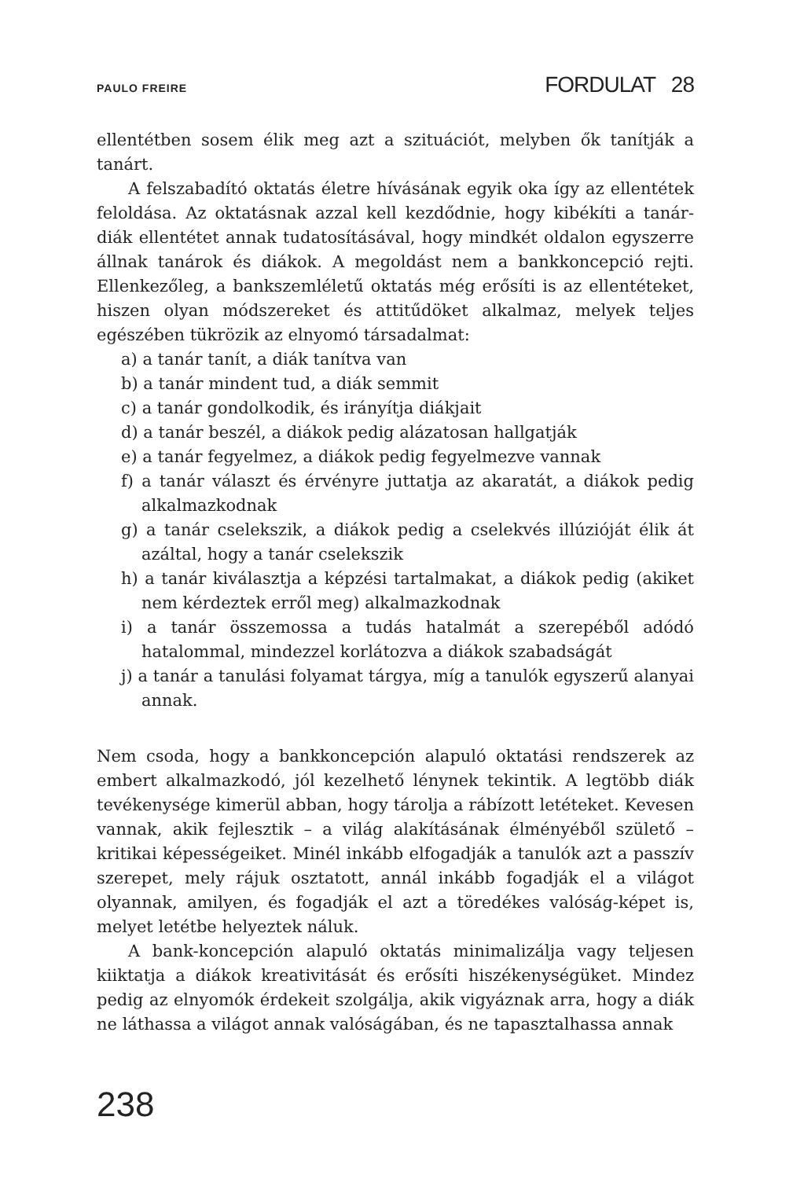PAULO FREIRE FORDULAT 28
ellentétben sosem élik meg azt a szituációt, melyben ők tanítják a tanárt.
A felszabadító oktatás életre hívásának egyik oka így az ellentétek feloldása. Az oktatásnak azzal kell kezdődnie, hogy kibékíti a tanár-diák ellentétet annak tudatosításával, hogy mindkét oldalon egyszerre állnak tanárok és diákok. A megoldást nem a bankkoncepció rejti. Ellenkezőleg, a bankszemléletű oktatás még erősíti is az ellentéteket, hiszen olyan módszereket és attitűdöket alkalmaz, melyek teljes egészében tükrözik az elnyomó társadalmat:
a) a tanár tanít, a diák tanítva van
b) a tanár mindent tud, a diák semmit
c) a tanár gondolkodik, és irányítja diákjait
d) a tanár beszél, a diákok pedig alázatosan hallgatják
e) a tanár fegyelmez, a diákok pedig fegyelmezve vannak
f) a tanár választ és érvényre juttatja az akaratát, a diákok pedig alkalmazkodnak
g) a tanár cselekszik, a diákok pedig a cselekvés illúzióját élik át azáltal, hogy a tanár cselekszik
h) a tanár kiválasztja a képzési tartalmakat, a diákok pedig (akiket nem kérdeztek erről meg) alkalmazkodnak
i) a tanár összemossa a tudás hatalmát a szerepéből adódó hatalommal, mindezzel korlátozva a diákok szabadságát
j) a tanár a tanulási folyamat tárgya, míg a tanulók egyszerű alanyai annak.
Nem csoda, hogy a bankkoncepción alapuló oktatási rendszerek az embert alkalmazkodó, jól kezelhető lénynek tekintik. A legtöbb diák tevékenysége kimerül abban, hogy tárolja a rábízott letéteket. Kevesen vannak, akik fejlesztik – a világ alakításának élményéből születő – kritikai képességeiket. Minél inkább elfogadják a tanulók azt a passzív szerepet, mely rájuk osztatott, annál inkább fogadják el a világot olyannak, amilyen, és fogadják el azt a töredékes valóság-képet is, melyet letétbe helyeztek náluk.
A bank-koncepción alapuló oktatás minimalizálja vagy teljesen kiiktatja a diákok kreativitását és erősíti hiszékenységüket. Mindez pedig az elnyomók érdekeit szolgálja, akik vigyáznak arra, hogy a diák ne láthassa a világot annak valóságában, és ne tapasztalhassa annak
238